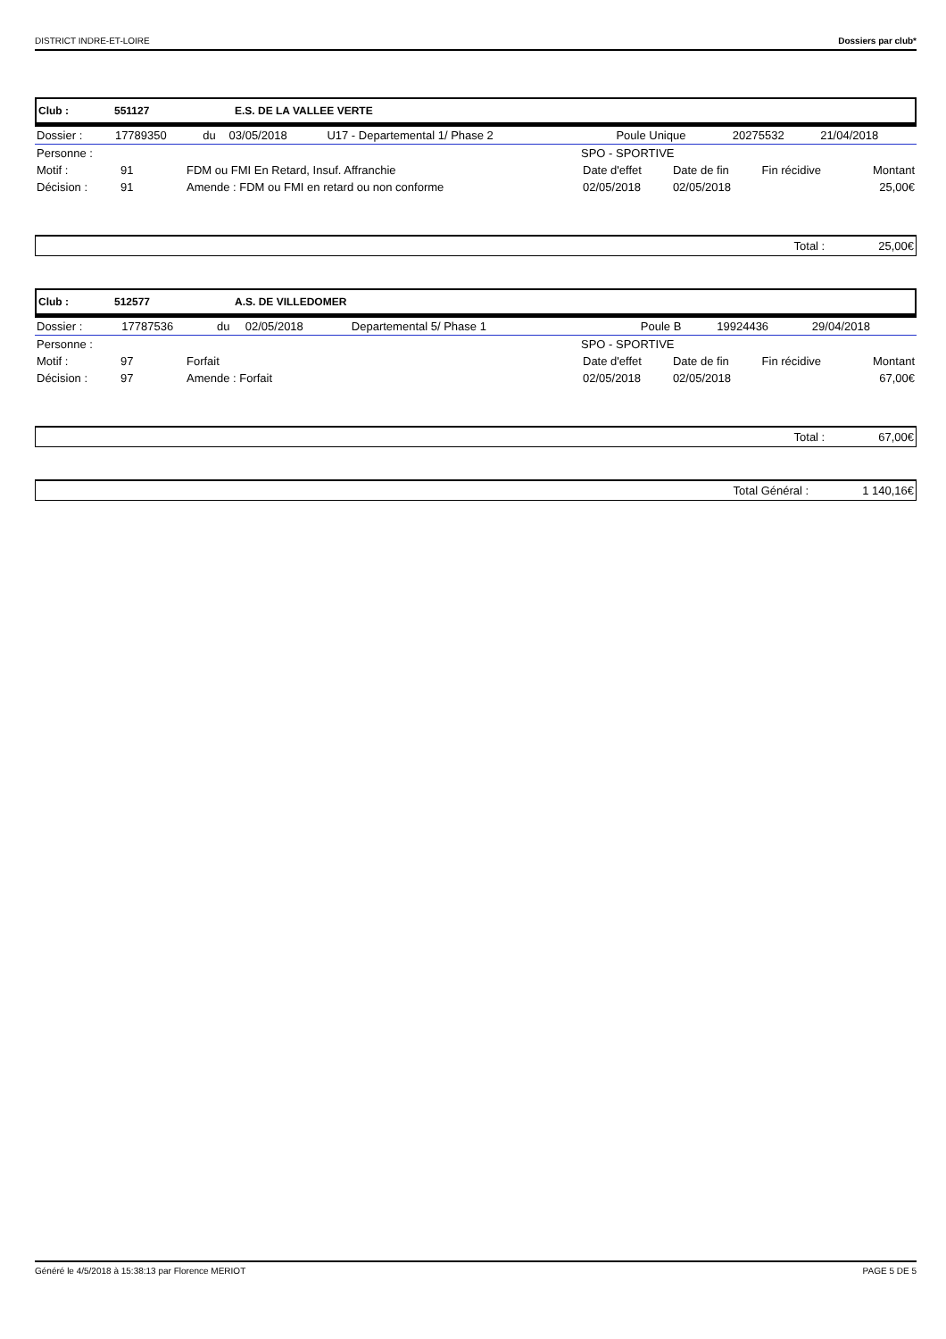DISTRICT INDRE-ET-LOIRE Dossiers par club*
Club : 551127 E.S. DE LA VALLEE VERTE
| Dossier : | 17789350 | du | 03/05/2018 | U17 - Departemental 1/ Phase 2 | Poule Unique | 20275532 | 21/04/2018 |
| Personne : | | | SPO - SPORTIVE | | | |
| Motif : | 91 | FDM ou FMI En Retard, Insuf. Affranchie | Date d'effet | Date de fin | Fin récidive | Montant |
| Décision : | 91 | Amende : FDM ou FMI en retard ou non conforme | 02/05/2018 | 02/05/2018 | | 25,00€ |
Total : 25,00€
Club : 512577 A.S. DE VILLEDOMER
| Dossier : | 17787536 | du | 02/05/2018 | Departemental 5/ Phase 1 | Poule B | 19924436 | 29/04/2018 |
| Personne : | | | SPO - SPORTIVE | | | |
| Motif : | 97 | Forfait | Date d'effet | Date de fin | Fin récidive | Montant |
| Décision : | 97 | Amende : Forfait | 02/05/2018 | 02/05/2018 | | 67,00€ |
Total : 67,00€
Total Général : 1 140,16€
Généré le 4/5/2018 à 15:38:13 par Florence MERIOT PAGE 5 DE 5